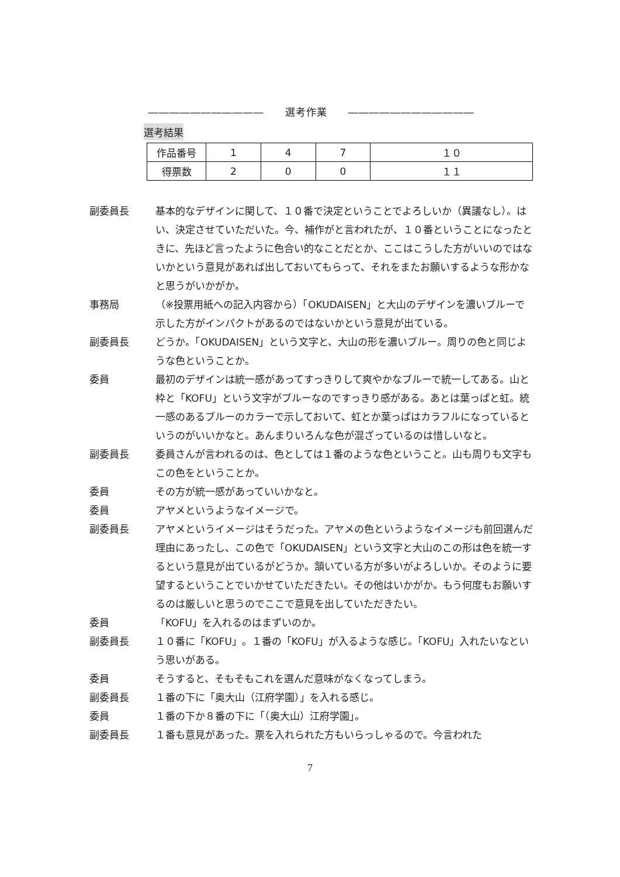―――――――――――　　選考作業　　――――――――――――
選考結果
| 作品番号 | 1 | 4 | 7 | １０ |
| 得票数 | 2 | 0 | 0 | １１ |
副委員長 基本的なデザインに関して、１０番で決定ということでよろしいか（異議なし）。はい、決定させていただいた。今、補作がと言われたが、１０番ということになったときに、先ほど言ったように色合い的なことだとか、ここはこうした方がいいのではないかという意見があれば出しておいてもらって、それをまたお願いするような形かなと思うがいかがか。
事務局 （※投票用紙への記入内容から）「OKUDAISEN」と大山のデザインを濃いブルーで示した方がインパクトがあるのではないかという意見が出ている。
副委員長 どうか。「OKUDAISEN」という文字と、大山の形を濃いブルー。周りの色と同じような色ということか。
委員 最初のデザインは統一感があってすっきりして爽やかなブルーで統一してある。山と枠と「KOFU」という文字がブルーなのですっきり感がある。あとは葉っぱと虹。統一感のあるブルーのカラーで示しておいて、虹とか葉っぱはカラフルになっているというのがいいかなと。あんまりいろんな色が混ざっているのは惜しいなと。
副委員長 委員さんが言われるのは、色としては１番のような色ということ。山も周りも文字もこの色をということか。
委員 その方が統一感があっていいかなと。
委員 アヤメというようなイメージで。
副委員長 アヤメというイメージはそうだった。アヤメの色というようなイメージも前回選んだ理由にあったし、この色で「OKUDAISEN」という文字と大山のこの形は色を統一するという意見が出ているがどうか。頷いている方が多いがよろしいか。そのように要望するということでいかせていただきたい。その他はいかがか。もう何度もお願いするのは厳しいと思うのでここで意見を出していただきたい。
委員 「KOFU」を入れるのはまずいのか。
副委員長 １０番に「KOFU」。１番の「KOFU」が入るような感じ。「KOFU」入れたいなという思いがある。
委員 そうすると、そもそもこれを選んだ意味がなくなってしまう。
副委員長 １番の下に「奥大山（江府学園）」を入れる感じ。
委員 １番の下か８番の下に「（奥大山）江府学園」。
副委員長 １番も意見があった。票を入れられた方もいらっしゃるので。今言われた
7